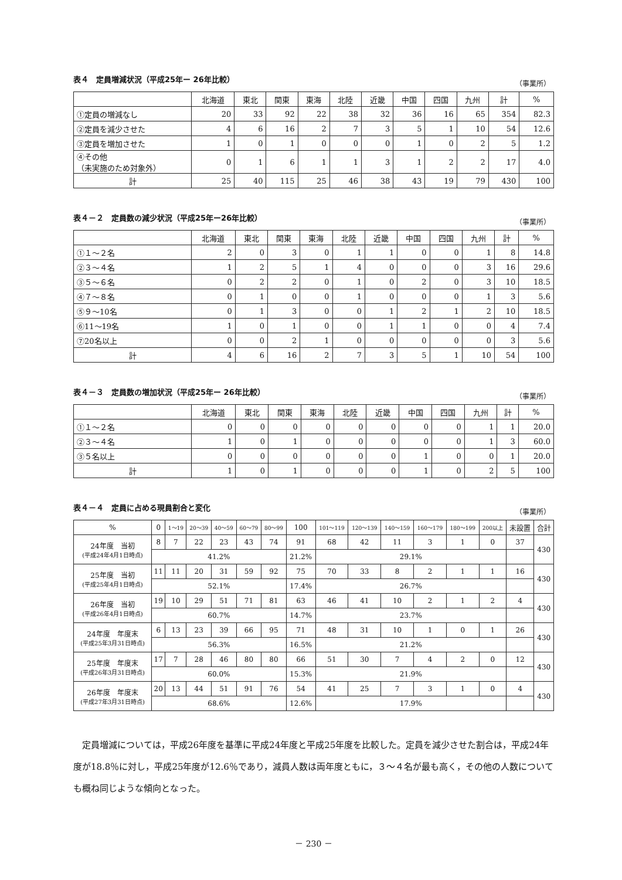表４　定員増減状況（平成25年ー 26年比較） （事業所）
| | 北海道 | 東北 | 関東 | 東海 | 北陸 | 近畿 | 中国 | 四国 | 九州 | 計 | % |
| --- | --- | --- | --- | --- | --- | --- | --- | --- | --- | --- | --- |
| ①定員の増減なし | 20 | 33 | 92 | 22 | 38 | 32 | 36 | 16 | 65 | 354 | 82.3 |
| ②定員を減少させた | 4 | 6 | 16 | 2 | 7 | 3 | 5 | 1 | 10 | 54 | 12.6 |
| ③定員を増加させた | 1 | 0 | 1 | 0 | 0 | 0 | 1 | 0 | 2 | 5 | 1.2 |
| ④その他 （未実施のため対象外） | 0 | 1 | 6 | 1 | 1 | 3 | 1 | 2 | 2 | 17 | 4.0 |
| 計 | 25 | 40 | 115 | 25 | 46 | 38 | 43 | 19 | 79 | 430 | 100 |
表４－２　定員数の減少状況（平成25年ー26年比較） （事業所）
| | 北海道 | 東北 | 関東 | 東海 | 北陸 | 近畿 | 中国 | 四国 | 九州 | 計 | % |
| --- | --- | --- | --- | --- | --- | --- | --- | --- | --- | --- | --- |
| ①１～２名 | 2 | 0 | 3 | 0 | 1 | 1 | 0 | 0 | 1 | 8 | 14.8 |
| ②３～４名 | 1 | 2 | 5 | 1 | 4 | 0 | 0 | 0 | 3 | 16 | 29.6 |
| ③５～６名 | 0 | 2 | 2 | 0 | 1 | 0 | 2 | 0 | 3 | 10 | 18.5 |
| ④７～８名 | 0 | 1 | 0 | 0 | 1 | 0 | 0 | 0 | 1 | 3 | 5.6 |
| ⑤９～10名 | 0 | 1 | 3 | 0 | 0 | 1 | 2 | 1 | 2 | 10 | 18.5 |
| ⑥11～19名 | 1 | 0 | 1 | 0 | 0 | 1 | 1 | 0 | 0 | 4 | 7.4 |
| ⑦20名以上 | 0 | 0 | 2 | 1 | 0 | 0 | 0 | 0 | 0 | 3 | 5.6 |
| 計 | 4 | 6 | 16 | 2 | 7 | 3 | 5 | 1 | 10 | 54 | 100 |
表４－３　定員数の増加状況（平成25年ー 26年比較） （事業所）
| | 北海道 | 東北 | 関東 | 東海 | 北陸 | 近畿 | 中国 | 四国 | 九州 | 計 | % |
| --- | --- | --- | --- | --- | --- | --- | --- | --- | --- | --- | --- |
| ①１～２名 | 0 | 0 | 0 | 0 | 0 | 0 | 0 | 0 | 1 | 1 | 20.0 |
| ②３～４名 | 1 | 0 | 1 | 0 | 0 | 0 | 0 | 0 | 1 | 3 | 60.0 |
| ③５名以上 | 0 | 0 | 0 | 0 | 0 | 0 | 1 | 0 | 0 | 1 | 20.0 |
| 計 | 1 | 0 | 1 | 0 | 0 | 0 | 1 | 0 | 2 | 5 | 100 |
表４－４　定員に占める現員割合と変化 （事業所）
| % | 0 | 1～19 | 20～39 | 40～59 | 60～79 | 80～99 | 100 | 101～119 | 120～139 | 140～159 | 160～179 | 180～199 | 200以上 | 未設置 | 合計 |
| --- | --- | --- | --- | --- | --- | --- | --- | --- | --- | --- | --- | --- | --- | --- | --- |
| 24年度 当初 (平成24年4月1日時点) | 8 | 7 | 22 | 23 | 43 | 74 | 91 | 68 | 42 | 11 | 3 | 1 | 0 | 37 | 430 |
| | 41.2% | | | | | | 21.2% | 29.1% | | | | | | | |
| 25年度 当初 (平成25年4月1日時点) | 11 | 11 | 20 | 31 | 59 | 92 | 75 | 70 | 33 | 8 | 2 | 1 | 1 | 16 | 430 |
| | 52.1% | | | | | | 17.4% | 26.7% | | | | | | | |
| 26年度 当初 (平成26年4月1日時点) | 19 | 10 | 29 | 51 | 71 | 81 | 63 | 46 | 41 | 10 | 2 | 1 | 2 | 4 | 430 |
| | 60.7% | | | | | | 14.7% | 23.7% | | | | | | | |
| 24年度 年度末 (平成25年3月31日時点) | 6 | 13 | 23 | 39 | 66 | 95 | 71 | 48 | 31 | 10 | 1 | 0 | 1 | 26 | 430 |
| | 56.3% | | | | | | 16.5% | 21.2% | | | | | | | |
| 25年度 年度末 (平成26年3月31日時点) | 17 | 7 | 28 | 46 | 80 | 80 | 66 | 51 | 30 | 7 | 4 | 2 | 0 | 12 | 430 |
| | 60.0% | | | | | | 15.3% | 21.9% | | | | | | | |
| 26年度 年度末 (平成27年3月31日時点) | 20 | 13 | 44 | 51 | 91 | 76 | 54 | 41 | 25 | 7 | 3 | 1 | 0 | 4 | 430 |
| | 68.6% | | | | | | 12.6% | 17.9% | | | | | | | |
定員増減については，平成26年度を基準に平成24年度と平成25年度を比較した。定員を減少させた割合は，平成24年度が18.8％に対し，平成25年度が12.6％であり，減員人数は両年度ともに，３～４名が最も高く，その他の人数についても概ね同じような傾向となった。
－ 230 －